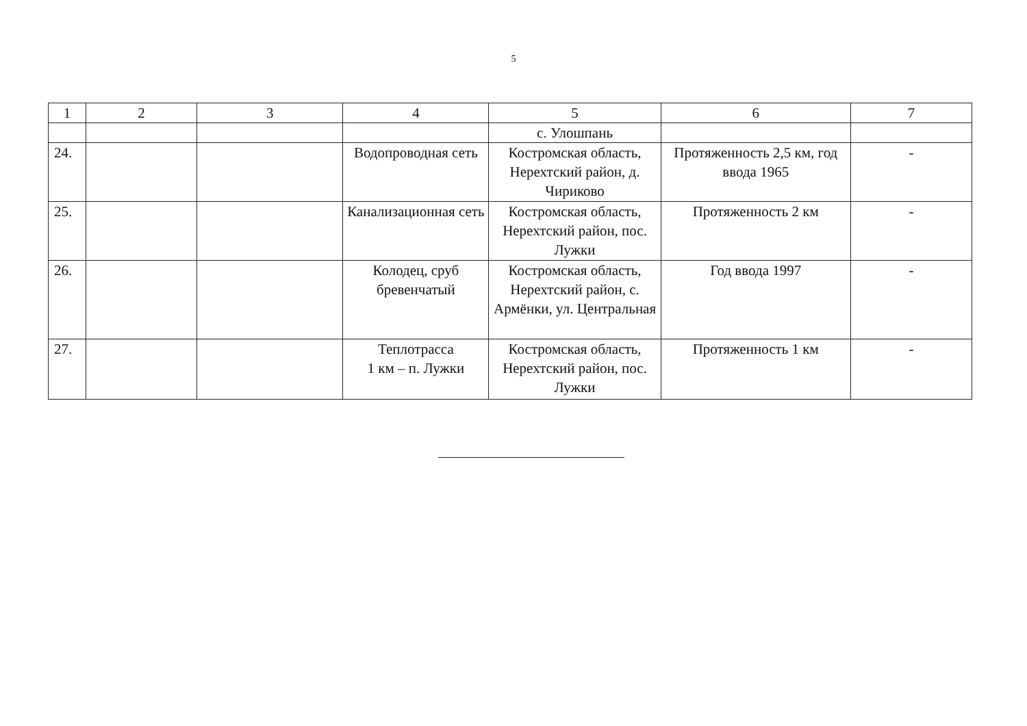5
| 1 | 2 | 3 | 4 | 5 | 6 | 7 |
| --- | --- | --- | --- | --- | --- | --- |
| | | | | с. Улошпань | | |
| 24. | | | Водопроводная сеть | Костромская область, Нерехтский район, д. Чириково | Протяженность 2,5 км, год ввода 1965 | - |
| 25. | | | Канализационная сеть | Костромская область, Нерехтский район, пос. Лужки | Протяженность 2 км | - |
| 26. | | | Колодец, сруб бревенчатый | Костромская область, Нерехтский район, с. Армёнки, ул. Центральная | Год ввода 1997 | - |
| 27. | | | Теплотрасса 1 км – п. Лужки | Костромская область, Нерехтский район, пос. Лужки | Протяженность 1 км | - |